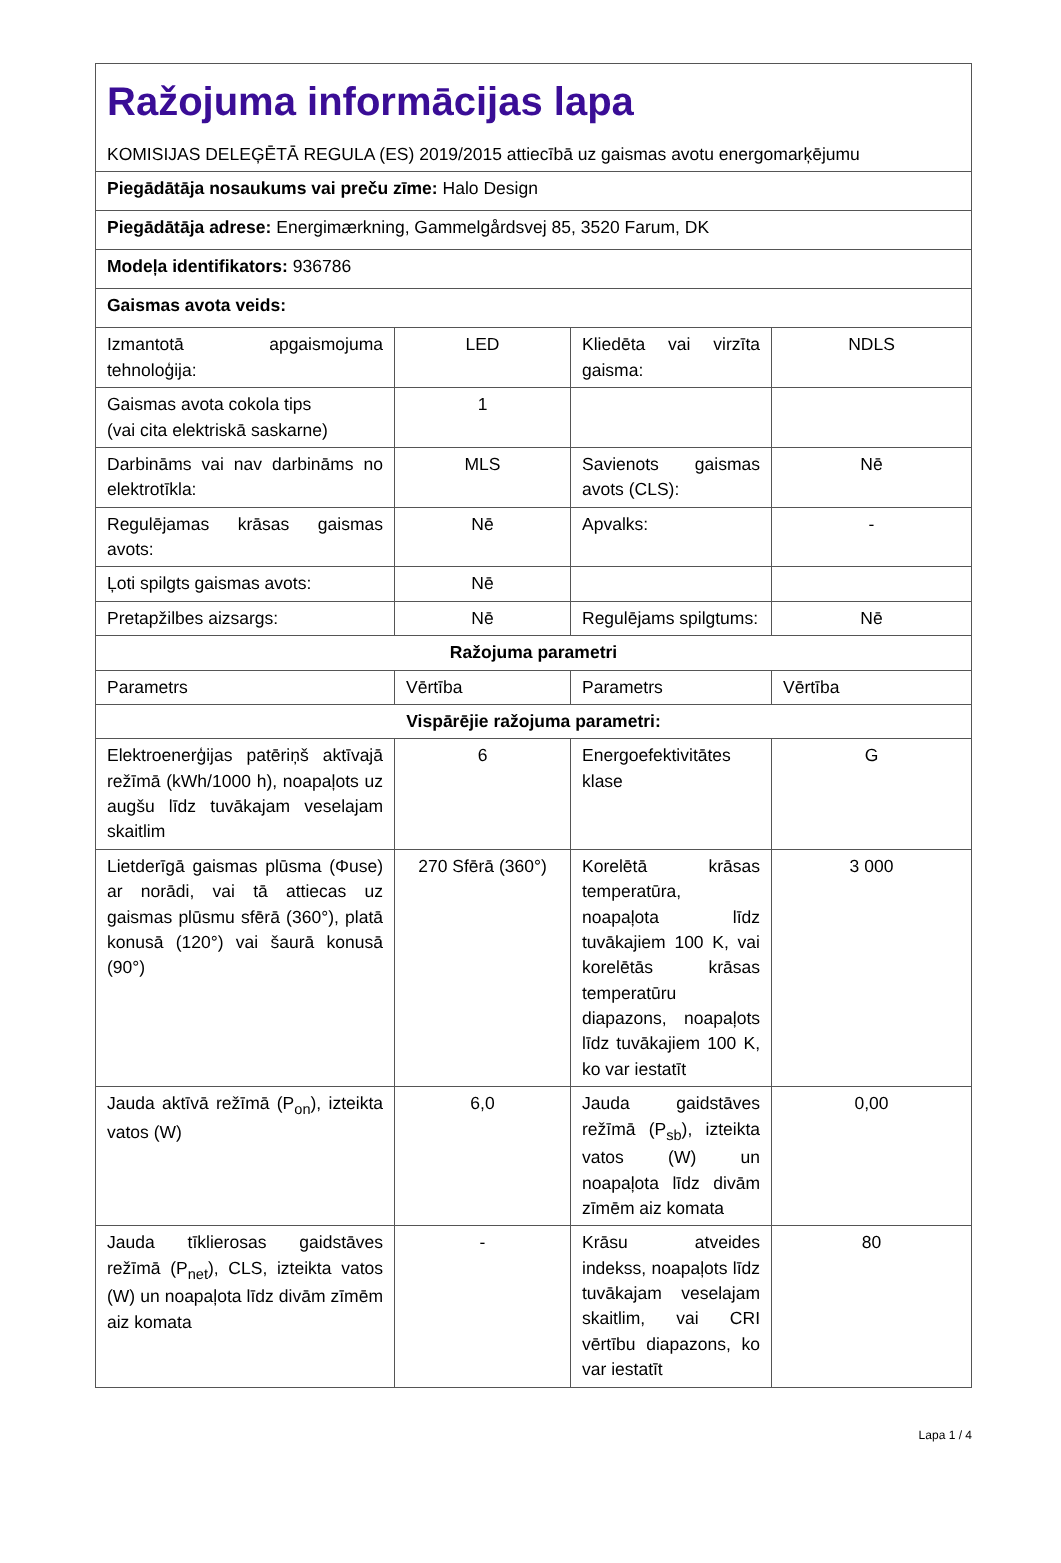| Ražojuma informācijas lapa KOMISIJAS DELEĢĒTĀ REGULA (ES) 2019/2015 attiecībā uz gaismas avotu energomarķējumu | | | |
| Piegādātāja nosaukums vai preču zīme: Halo Design | | | |
| Piegādātāja adrese: Energimærkning, Gammelgårdsvej 85, 3520 Farum, DK | | | |
| Modeļa identifikators: 936786 | | | |
| Gaismas avota veids: | | | |
| Izmantotā apgaismojuma tehnoloģija: | LED | Kliedēta vai virzīta gaisma: | NDLS |
| Gaismas avota cokola tips (vai cita elektriskā saskarne) | 1 | | |
| Darbināms vai nav darbināms no elektrotīkla: | MLS | Savienots gaismas avots (CLS): | Nē |
| Regulējamas krāsas gaismas avots: | Nē | Apvalks: | - |
| Ļoti spilgts gaismas avots: | Nē | | |
| Pretapžilbes aizsargs: | Nē | Regulējams spilgtums: | Nē |
| Ražojuma parametri | | | |
| Parametrs | Vērtība | Parametrs | Vērtība |
| Vispārējie ražojuma parametri: | | | |
| Elektroenerģijas patēriņš aktīvajā režīmā (kWh/1000 h), noapaļots uz augšu līdz tuvākajam veselajam skaitlim | 6 | Energoefektivitātes klase | G |
| Lietderīgā gaismas plūsma (Φuse) ar norādi, vai tā attiecas uz gaismas plūsmu sfērā (360°), platā konusā (120°) vai šaurā konusā (90°) | 270 Sfērā (360°) | Korelētā krāsas temperatūra, noapaļota līdz tuvākajiem 100 K, vai korelētās krāsas temperatūru diapazons, noapaļots līdz tuvākajiem 100 K, ko var iestatīt | 3 000 |
| Jauda aktīvā režīmā (P<sub>on</sub>), izteikta vatos (W) | 6,0 | Jauda gaidstāves režīmā (P<sub>sb</sub>), izteikta vatos (W) un noapaļota līdz divām zīmēm aiz komata | 0,00 |
| Jauda tīklierosas gaidstāves režīmā (P<sub>net</sub>), CLS, izteikta vatos (W) un noapaļota līdz divām zīmēm aiz komata | - | Krāsu atveides indekss, noapaļots līdz tuvākajam veselajam skaitlim, vai CRI vērtību diapazons, ko var iestatīt | 80 |
Lapa 1 / 4